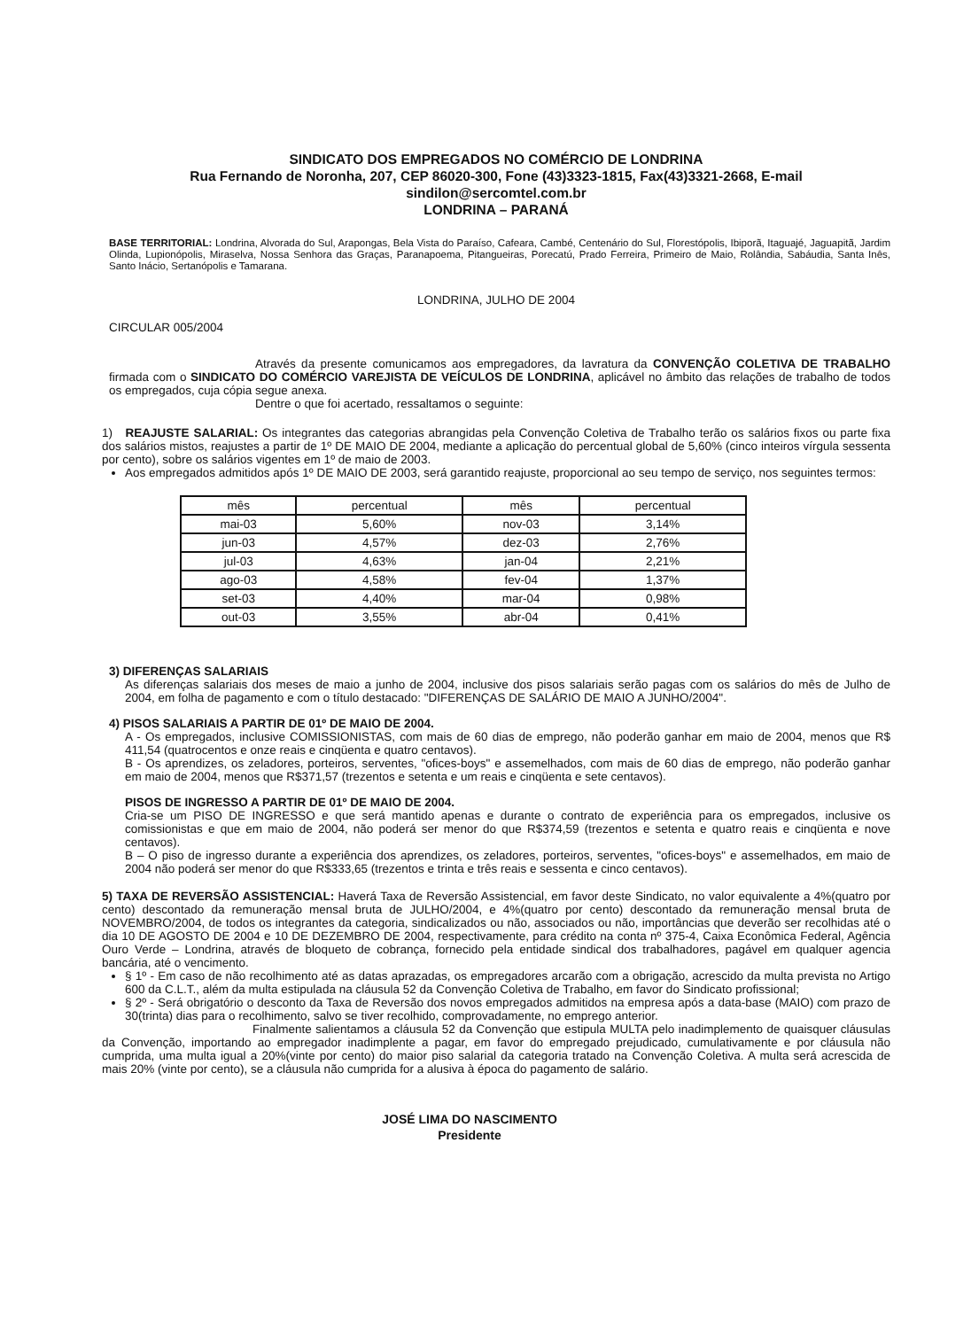SINDICATO DOS EMPREGADOS NO COMÉRCIO DE LONDRINA
Rua Fernando de Noronha, 207, CEP 86020-300, Fone (43)3323-1815, Fax(43)3321-2668, E-mail
sindilon@sercomtel.com.br
LONDRINA – PARANÁ
BASE TERRITORIAL: Londrina, Alvorada do Sul, Arapongas, Bela Vista do Paraíso, Cafeara, Cambé, Centenário do Sul, Florestópolis, Ibiporã, Itaguajé, Jaguapitã, Jardim Olinda, Lupionópolis, Miraselva, Nossa Senhora das Graças, Paranapoema, Pitangueiras, Porecatú, Prado Ferreira, Primeiro de Maio, Rolândia, Sabáudia, Santa Inês, Santo Inácio, Sertanópolis e Tamarana.
LONDRINA, JULHO DE 2004
CIRCULAR 005/2004
Através da presente comunicamos aos empregadores, da lavratura da CONVENÇÃO COLETIVA DE TRABALHO firmada com o SINDICATO DO COMÉRCIO VAREJISTA DE VEÍCULOS DE LONDRINA, aplicável no âmbito das relações de trabalho de todos os empregados, cuja cópia segue anexa.
Dentre o que foi acertado, ressaltamos o seguinte:
1) REAJUSTE SALARIAL: Os integrantes das categorias abrangidas pela Convenção Coletiva de Trabalho terão os salários fixos ou parte fixa dos salários mistos, reajustes a partir de 1º DE MAIO DE 2004, mediante a aplicação do percentual global de 5,60% (cinco inteiros vírgula sessenta por cento), sobre os salários vigentes em 1º de maio de 2003.
Aos empregados admitidos após 1º DE MAIO DE 2003, será garantido reajuste, proporcional ao seu tempo de serviço, nos seguintes termos:
| mês | percentual | mês | percentual |
| mai-03 | 5,60% | nov-03 | 3,14% |
| jun-03 | 4,57% | dez-03 | 2,76% |
| jul-03 | 4,63% | jan-04 | 2,21% |
| ago-03 | 4,58% | fev-04 | 1,37% |
| set-03 | 4,40% | mar-04 | 0,98% |
| out-03 | 3,55% | abr-04 | 0,41% |
3) DIFERENÇAS SALARIAIS
As diferenças salariais dos meses de maio a junho de 2004, inclusive dos pisos salariais serão pagas com os salários do mês de Julho de 2004, em folha de pagamento e com o título destacado: "DIFERENÇAS DE SALÁRIO DE MAIO A JUNHO/2004".
4) PISOS SALARIAIS A PARTIR DE 01º DE MAIO DE 2004.
A - Os empregados, inclusive COMISSIONISTAS, com mais de 60 dias de emprego, não poderão ganhar em maio de 2004, menos que R$ 411,54 (quatrocentos e onze reais e cinqüenta e quatro centavos).
B - Os aprendizes, os zeladores, porteiros, serventes, "ofices-boys" e assemelhados, com mais de 60 dias de emprego, não poderão ganhar em maio de 2004, menos que R$371,57 (trezentos e setenta e um reais e cinqüenta e sete centavos).
PISOS DE INGRESSO A PARTIR DE 01º DE MAIO DE 2004.
Cria-se um PISO DE INGRESSO e que será mantido apenas e durante o contrato de experiência para os empregados, inclusive os comissionistas e que em maio de 2004, não poderá ser menor do que R$374,59 (trezentos e setenta e quatro reais e cinqüenta e nove centavos).
B – O piso de ingresso durante a experiência dos aprendizes, os zeladores, porteiros, serventes, "ofices-boys" e assemelhados, em maio de 2004 não poderá ser menor do que R$333,65 (trezentos e trinta e três reais e sessenta e cinco centavos).
5) TAXA DE REVERSÃO ASSISTENCIAL: Haverá Taxa de Reversão Assistencial, em favor deste Sindicato, no valor equivalente a 4%(quatro por cento) descontado da remuneração mensal bruta de JULHO/2004, e 4%(quatro por cento) descontado da remuneração mensal bruta de NOVEMBRO/2004, de todos os integrantes da categoria, sindicalizados ou não, associados ou não, importâncias que deverão ser recolhidas até o dia 10 DE AGOSTO DE 2004 e 10 DE DEZEMBRO DE 2004, respectivamente, para crédito na conta nº 375-4, Caixa Econômica Federal, Agência Ouro Verde – Londrina, através de bloqueto de cobrança, fornecido pela entidade sindical dos trabalhadores, pagável em qualquer agencia bancária, até o vencimento.
§ 1º - Em caso de não recolhimento até as datas aprazadas, os empregadores arcarão com a obrigação, acrescido da multa prevista no Artigo 600 da C.L.T., além da multa estipulada na cláusula 52 da Convenção Coletiva de Trabalho, em favor do Sindicato profissional;
§ 2º - Será obrigatório o desconto da Taxa de Reversão dos novos empregados admitidos na empresa após a data-base (MAIO) com prazo de 30(trinta) dias para o recolhimento, salvo se tiver recolhido, comprovadamente, no emprego anterior.
Finalmente salientamos a cláusula 52 da Convenção que estipula MULTA pelo inadimplemento de quaisquer cláusulas da Convenção, importando ao empregador inadimplente a pagar, em favor do empregado prejudicado, cumulativamente e por cláusula não cumprida, uma multa igual a 20%(vinte por cento) do maior piso salarial da categoria tratado na Convenção Coletiva. A multa será acrescida de mais 20% (vinte por cento), se a cláusula não cumprida for a alusiva à época do pagamento de salário.
JOSÉ LIMA DO NASCIMENTO
Presidente